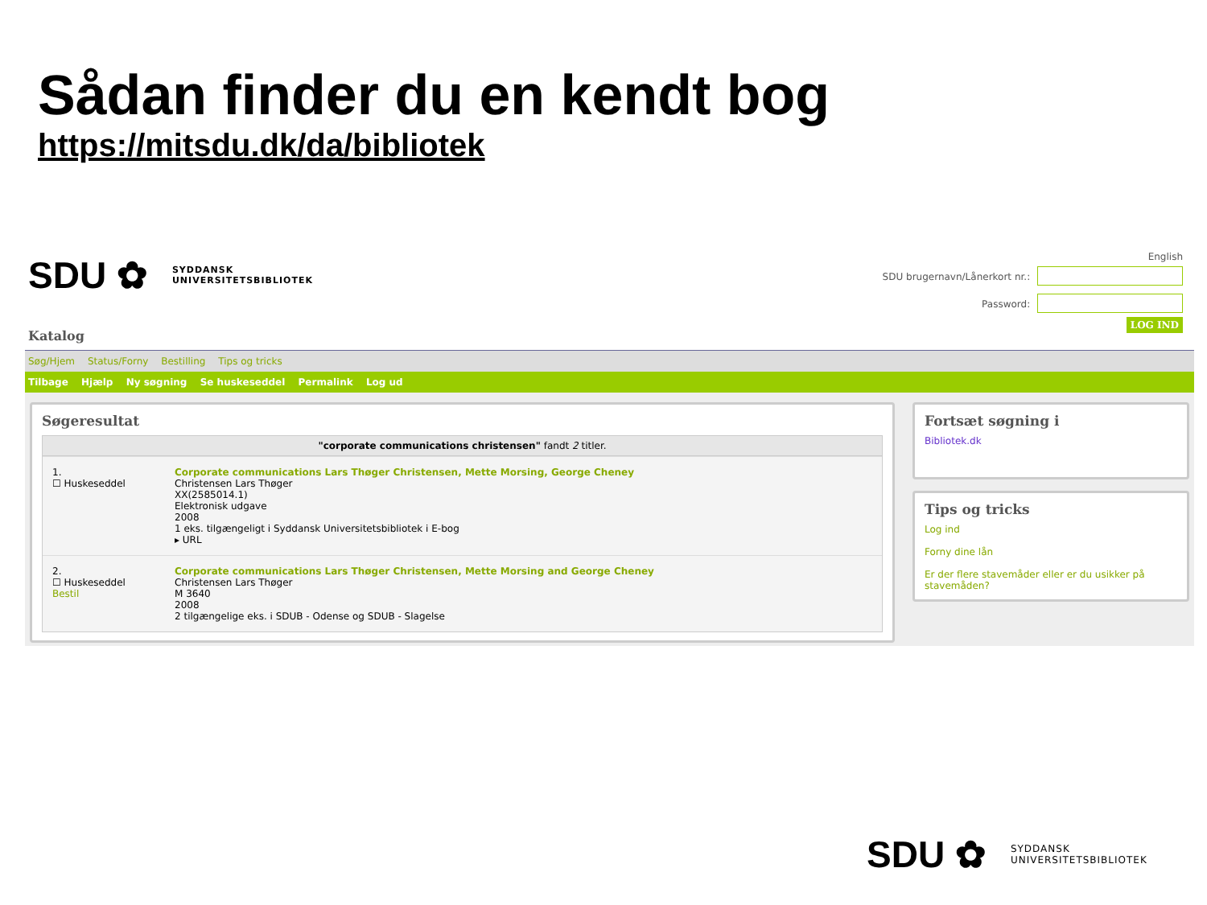Sådan finder du en kendt bog
https://mitsdu.dk/da/bibliotek
SDU ✿ SYDDANSK
UNIVERSITETSBIBLIOTEK
English
SDU brugernavn/Lånerkort nr.:
Password:
LOG IND
Katalog
Søg/Hjem Status/Forny Bestilling Tips og tricks
Tilbage Hjælp Ny søgning Se huskeseddel Permalink Log ud
Søgeresultat
"corporate communications christensen" fandt 2 titler.
1.
☐ Huskeseddel
Corporate communications Lars Thøger Christensen, Mette Morsing, George Cheney
Christensen Lars Thøger
XX(2585014.1)
Elektronisk udgave
2008
1 eks. tilgængeligt i Syddansk Universitetsbibliotek i E-bog
▸ URL
2.
☐ Huskeseddel
Bestil
Corporate communications Lars Thøger Christensen, Mette Morsing and George Cheney
Christensen Lars Thøger
M 3640
2008
2 tilgængelige eks. i SDUB - Odense og SDUB - Slagelse
Fortsæt søgning i
Bibliotek.dk
Tips og tricks
Log ind
Forny dine lån
Er der flere stavemåder eller er du usikker på stavemåden?
SDU ✿ SYDDANSK
UNIVERSITETSBIBLIOTEK